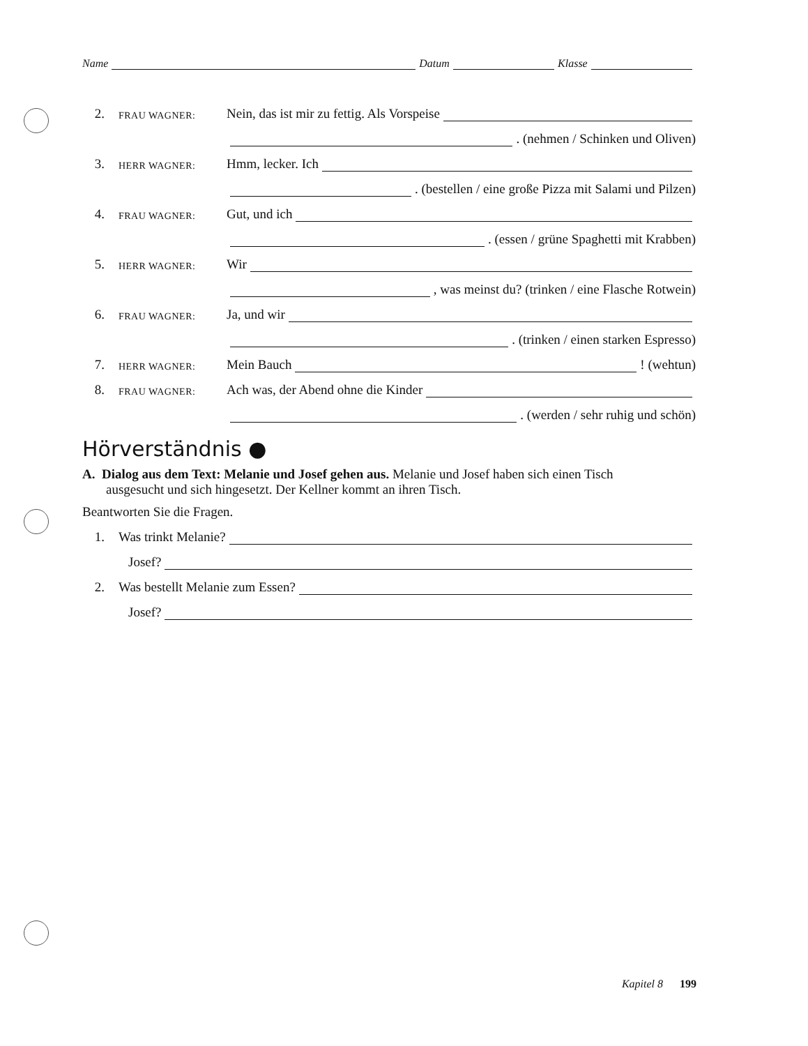Name Datum Klasse
2. FRAU WAGNER: Nein, das ist mir zu fettig. Als Vorspeise
. (nehmen / Schinken und Oliven)
3. HERR WAGNER: Hmm, lecker. Ich
. (bestellen / eine große Pizza mit Salami und Pilzen)
4. FRAU WAGNER: Gut, und ich
. (essen / grüne Spaghetti mit Krabben)
5. HERR WAGNER: Wir
, was meinst du? (trinken / eine Flasche Rotwein)
6. FRAU WAGNER: Ja, und wir
. (trinken / einen starken Espresso)
7. HERR WAGNER: Mein Bauch ! (wehtun)
8. FRAU WAGNER: Ach was, der Abend ohne die Kinder
. (werden / sehr ruhig und schön)
Hörverständnis ●
A. Dialog aus dem Text: Melanie und Josef gehen aus. Melanie und Josef haben sich einen Tisch
ausgesucht und sich hingesetzt. Der Kellner kommt an ihren Tisch.
Beantworten Sie die Fragen.
1. Was trinkt Melanie?
Josef?
2. Was bestellt Melanie zum Essen?
Josef?
Kapitel 8 199